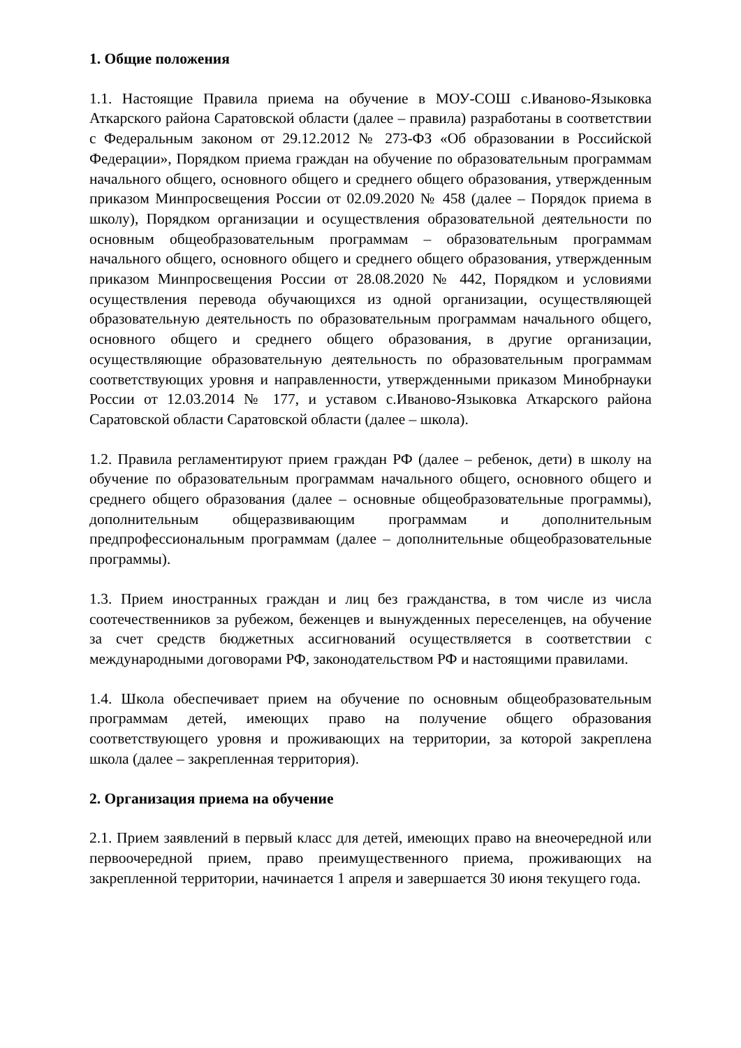1. Общие положения
1.1. Настоящие Правила приема на обучение в МОУ-СОШ с.Иваново-Языковка Аткарского района Саратовской области (далее – правила) разработаны в соответствии с Федеральным законом от 29.12.2012 № 273-ФЗ «Об образовании в Российской Федерации», Порядком приема граждан на обучение по образовательным программам начального общего, основного общего и среднего общего образования, утвержденным приказом Минпросвещения России от 02.09.2020 № 458 (далее – Порядок приема в школу), Порядком организации и осуществления образовательной деятельности по основным общеобразовательным программам – образовательным программам начального общего, основного общего и среднего общего образования, утвержденным приказом Минпросвещения России от 28.08.2020 № 442, Порядком и условиями осуществления перевода обучающихся из одной организации, осуществляющей образовательную деятельность по образовательным программам начального общего, основного общего и среднего общего образования, в другие организации, осуществляющие образовательную деятельность по образовательным программам соответствующих уровня и направленности, утвержденными приказом Минобрнауки России от 12.03.2014 № 177, и уставом с.Иваново-Языковка Аткарского района Саратовской области Саратовской области (далее – школа).
1.2. Правила регламентируют прием граждан РФ (далее – ребенок, дети) в школу на обучение по образовательным программам начального общего, основного общего и среднего общего образования (далее – основные общеобразовательные программы), дополнительным общеразвивающим программам и дополнительным предпрофессиональным программам (далее – дополнительные общеобразовательные программы).
1.3. Прием иностранных граждан и лиц без гражданства, в том числе из числа соотечественников за рубежом, беженцев и вынужденных переселенцев, на обучение за счет средств бюджетных ассигнований осуществляется в соответствии с международными договорами РФ, законодательством РФ и настоящими правилами.
1.4. Школа обеспечивает прием на обучение по основным общеобразовательным программам детей, имеющих право на получение общего образования соответствующего уровня и проживающих на территории, за которой закреплена школа (далее – закрепленная территория).
2. Организация приема на обучение
2.1. Прием заявлений в первый класс для детей, имеющих право на внеочередной или первоочередной прием, право преимущественного приема, проживающих на закрепленной территории, начинается 1 апреля и завершается 30 июня текущего года.